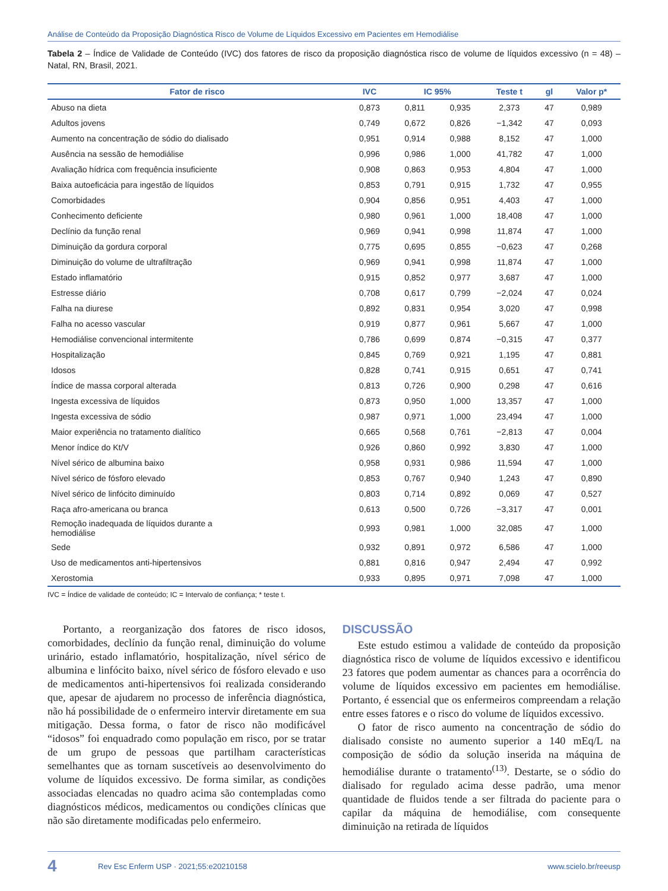Análise de Conteúdo da Proposição Diagnóstica Risco de Volume de Líquidos Excessivo em Pacientes em Hemodiálise
Tabela 2 – Índice de Validade de Conteúdo (IVC) dos fatores de risco da proposição diagnóstica risco de volume de líquidos excessivo (n = 48) – Natal, RN, Brasil, 2021.
| Fator de risco | IVC | IC 95% | | Teste t | gl | Valor p* |
| --- | --- | --- | --- | --- | --- | --- |
| Abuso na dieta | 0,873 | 0,811 | 0,935 | 2,373 | 47 | 0,989 |
| Adultos jovens | 0,749 | 0,672 | 0,826 | −1,342 | 47 | 0,093 |
| Aumento na concentração de sódio do dialisado | 0,951 | 0,914 | 0,988 | 8,152 | 47 | 1,000 |
| Ausência na sessão de hemodiálise | 0,996 | 0,986 | 1,000 | 41,782 | 47 | 1,000 |
| Avaliação hídrica com frequência insuficiente | 0,908 | 0,863 | 0,953 | 4,804 | 47 | 1,000 |
| Baixa autoeficácia para ingestão de líquidos | 0,853 | 0,791 | 0,915 | 1,732 | 47 | 0,955 |
| Comorbidades | 0,904 | 0,856 | 0,951 | 4,403 | 47 | 1,000 |
| Conhecimento deficiente | 0,980 | 0,961 | 1,000 | 18,408 | 47 | 1,000 |
| Declínio da função renal | 0,969 | 0,941 | 0,998 | 11,874 | 47 | 1,000 |
| Diminuição da gordura corporal | 0,775 | 0,695 | 0,855 | −0,623 | 47 | 0,268 |
| Diminuição do volume de ultrafiltração | 0,969 | 0,941 | 0,998 | 11,874 | 47 | 1,000 |
| Estado inflamatório | 0,915 | 0,852 | 0,977 | 3,687 | 47 | 1,000 |
| Estresse diário | 0,708 | 0,617 | 0,799 | −2,024 | 47 | 0,024 |
| Falha na diurese | 0,892 | 0,831 | 0,954 | 3,020 | 47 | 0,998 |
| Falha no acesso vascular | 0,919 | 0,877 | 0,961 | 5,667 | 47 | 1,000 |
| Hemodiálise convencional intermitente | 0,786 | 0,699 | 0,874 | −0,315 | 47 | 0,377 |
| Hospitalização | 0,845 | 0,769 | 0,921 | 1,195 | 47 | 0,881 |
| Idosos | 0,828 | 0,741 | 0,915 | 0,651 | 47 | 0,741 |
| Índice de massa corporal alterada | 0,813 | 0,726 | 0,900 | 0,298 | 47 | 0,616 |
| Ingesta excessiva de líquidos | 0,873 | 0,950 | 1,000 | 13,357 | 47 | 1,000 |
| Ingesta excessiva de sódio | 0,987 | 0,971 | 1,000 | 23,494 | 47 | 1,000 |
| Maior experiência no tratamento dialítico | 0,665 | 0,568 | 0,761 | −2,813 | 47 | 0,004 |
| Menor índice do Kt/V | 0,926 | 0,860 | 0,992 | 3,830 | 47 | 1,000 |
| Nível sérico de albumina baixo | 0,958 | 0,931 | 0,986 | 11,594 | 47 | 1,000 |
| Nível sérico de fósforo elevado | 0,853 | 0,767 | 0,940 | 1,243 | 47 | 0,890 |
| Nível sérico de linfócito diminuído | 0,803 | 0,714 | 0,892 | 0,069 | 47 | 0,527 |
| Raça afro-americana ou branca | 0,613 | 0,500 | 0,726 | −3,317 | 47 | 0,001 |
| Remoção inadequada de líquidos durante a hemodiálise | 0,993 | 0,981 | 1,000 | 32,085 | 47 | 1,000 |
| Sede | 0,932 | 0,891 | 0,972 | 6,586 | 47 | 1,000 |
| Uso de medicamentos anti-hipertensivos | 0,881 | 0,816 | 0,947 | 2,494 | 47 | 0,992 |
| Xerostomia | 0,933 | 0,895 | 0,971 | 7,098 | 47 | 1,000 |
IVC = Índice de validade de conteúdo; IC = Intervalo de confiança; * teste t.
Portanto, a reorganização dos fatores de risco idosos, comorbidades, declínio da função renal, diminuição do volume urinário, estado inflamatório, hospitalização, nível sérico de albumina e linfócito baixo, nível sérico de fósforo elevado e uso de medicamentos anti-hipertensivos foi realizada considerando que, apesar de ajudarem no processo de inferência diagnóstica, não há possibilidade de o enfermeiro intervir diretamente em sua mitigação. Dessa forma, o fator de risco não modificável “idosos” foi enquadrado como população em risco, por se tratar de um grupo de pessoas que partilham características semelhantes que as tornam suscetíveis ao desenvolvimento do volume de líquidos excessivo. De forma similar, as condições associadas elencadas no quadro acima são contempladas como diagnósticos médicos, medicamentos ou condições clínicas que não são diretamente modificadas pelo enfermeiro.
DISCUSSÃO
Este estudo estimou a validade de conteúdo da proposição diagnóstica risco de volume de líquidos excessivo e identificou 23 fatores que podem aumentar as chances para a ocorrência do volume de líquidos excessivo em pacientes em hemodiálise. Portanto, é essencial que os enfermeiros compreendam a relação entre esses fatores e o risco do volume de líquidos excessivo.
O fator de risco aumento na concentração de sódio do dialisado consiste no aumento superior a 140 mEq/L na composição de sódio da solução inserida na máquina de hemodiálise durante o tratamento<sup>(13)</sup>. Destarte, se o sódio do dialisado for regulado acima desse padrão, uma menor quantidade de fluidos tende a ser filtrada do paciente para o capilar da máquina de hemodiálise, com consequente diminuição na retirada de líquidos
4 Rev Esc Enferm USP · 2021;55:e20210158 www.scielo.br/reeusp